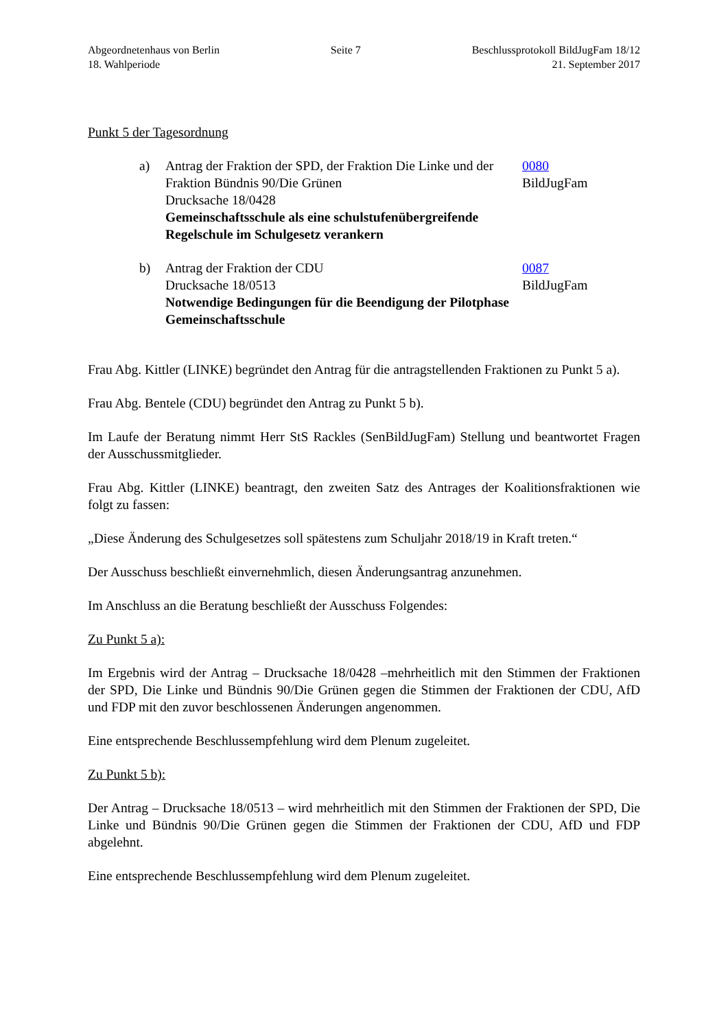Abgeordnetenhaus von Berlin
18. Wahlperiode
Seite 7 Beschlussprotokoll BildJugFam 18/12
21. September 2017
Punkt 5 der Tagesordnung
a) Antrag der Fraktion der SPD, der Fraktion Die Linke und der Fraktion Bündnis 90/Die Grünen
Drucksache 18/0428
Gemeinschaftsschule als eine schulstufenübergreifende Regelschule im Schulgesetz verankern
0080
BildJugFam
b) Antrag der Fraktion der CDU
Drucksache 18/0513
Notwendige Bedingungen für die Beendigung der Pilotphase Gemeinschaftsschule
0087
BildJugFam
Frau Abg. Kittler (LINKE) begründet den Antrag für die antragstellenden Fraktionen zu Punkt 5 a).
Frau Abg. Bentele (CDU) begründet den Antrag zu Punkt 5 b).
Im Laufe der Beratung nimmt Herr StS Rackles (SenBildJugFam) Stellung und beantwortet Fragen der Ausschussmitglieder.
Frau Abg. Kittler (LINKE) beantragt, den zweiten Satz des Antrages der Koalitionsfraktionen wie folgt zu fassen:
„Diese Änderung des Schulgesetzes soll spätestens zum Schuljahr 2018/19 in Kraft treten.“
Der Ausschuss beschließt einvernehmlich, diesen Änderungsantrag anzunehmen.
Im Anschluss an die Beratung beschließt der Ausschuss Folgendes:
Zu Punkt 5 a):
Im Ergebnis wird der Antrag – Drucksache 18/0428 –mehrheitlich mit den Stimmen der Fraktionen der SPD, Die Linke und Bündnis 90/Die Grünen gegen die Stimmen der Fraktionen der CDU, AfD und FDP mit den zuvor beschlossenen Änderungen angenommen.
Eine entsprechende Beschlussempfehlung wird dem Plenum zugeleitet.
Zu Punkt 5 b):
Der Antrag – Drucksache 18/0513 – wird mehrheitlich mit den Stimmen der Fraktionen der SPD, Die Linke und Bündnis 90/Die Grünen gegen die Stimmen der Fraktionen der CDU, AfD und FDP abgelehnt.
Eine entsprechende Beschlussempfehlung wird dem Plenum zugeleitet.